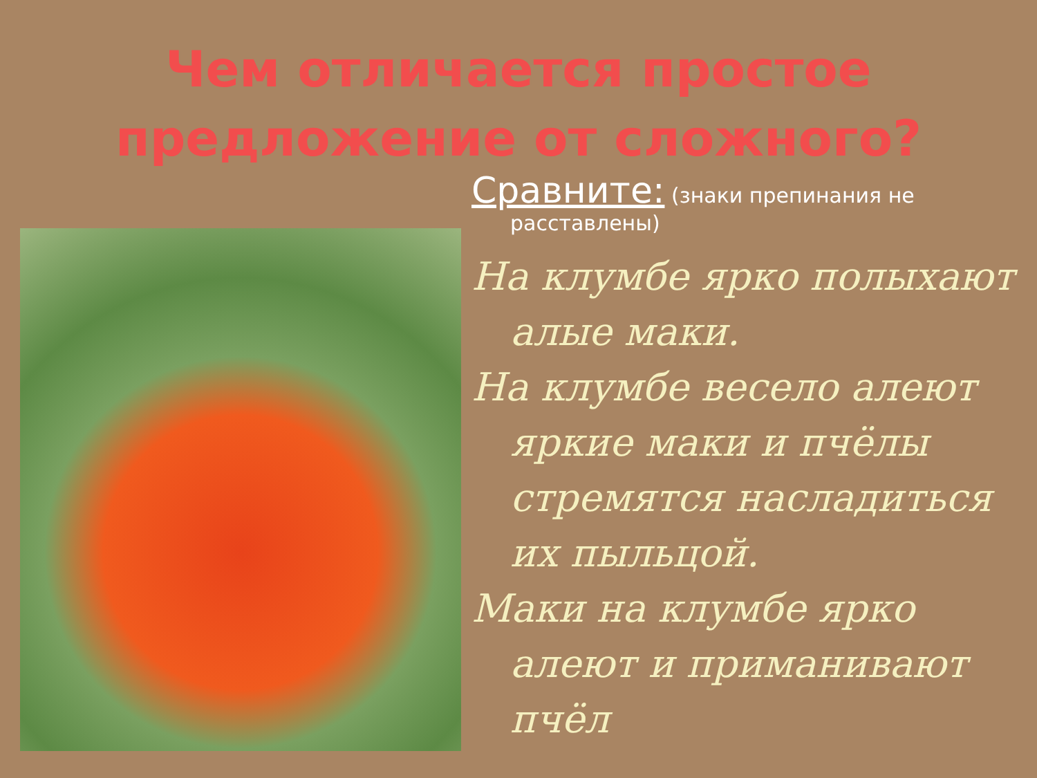Чем отличается простое предложение от сложного?
Сравните: (знаки препинания не расставлены)
На клумбе ярко полыхают алые маки.
На клумбе весело алеют яркие маки и пчёлы стремятся насладиться их пыльцой.
Маки на клумбе ярко алеют и приманивают пчёл